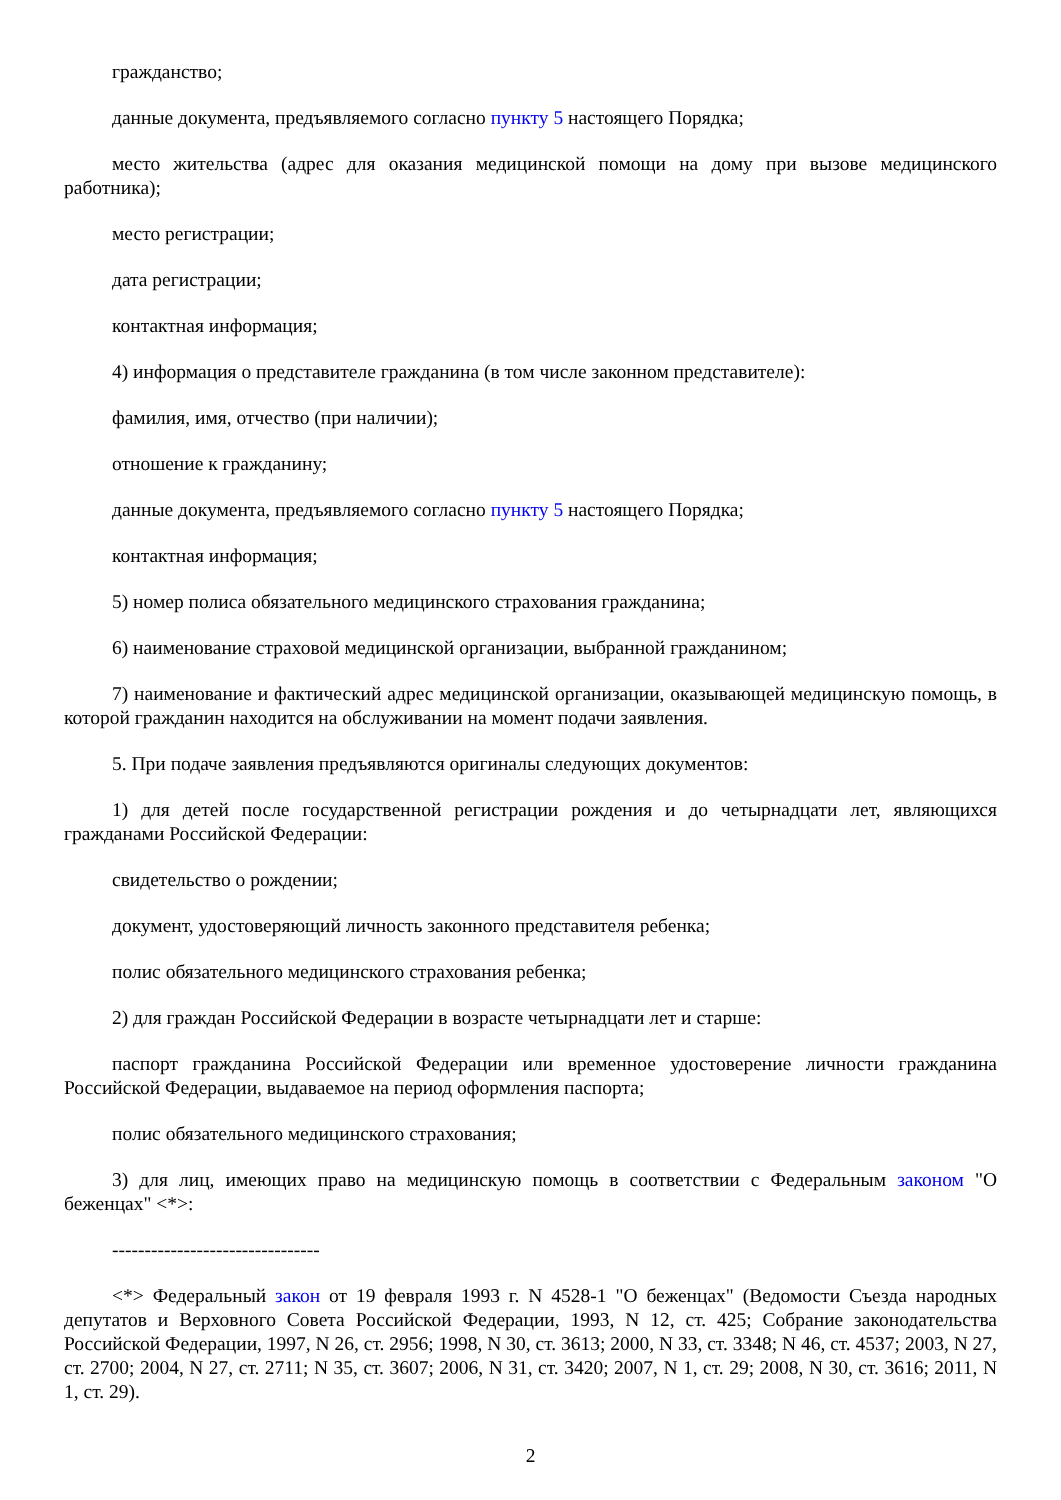гражданство;
данные документа, предъявляемого согласно пункту 5 настоящего Порядка;
место жительства (адрес для оказания медицинской помощи на дому при вызове медицинского работника);
место регистрации;
дата регистрации;
контактная информация;
4) информация о представителе гражданина (в том числе законном представителе):
фамилия, имя, отчество (при наличии);
отношение к гражданину;
данные документа, предъявляемого согласно пункту 5 настоящего Порядка;
контактная информация;
5) номер полиса обязательного медицинского страхования гражданина;
6) наименование страховой медицинской организации, выбранной гражданином;
7) наименование и фактический адрес медицинской организации, оказывающей медицинскую помощь, в которой гражданин находится на обслуживании на момент подачи заявления.
5. При подаче заявления предъявляются оригиналы следующих документов:
1) для детей после государственной регистрации рождения и до четырнадцати лет, являющихся гражданами Российской Федерации:
свидетельство о рождении;
документ, удостоверяющий личность законного представителя ребенка;
полис обязательного медицинского страхования ребенка;
2) для граждан Российской Федерации в возрасте четырнадцати лет и старше:
паспорт гражданина Российской Федерации или временное удостоверение личности гражданина Российской Федерации, выдаваемое на период оформления паспорта;
полис обязательного медицинского страхования;
3) для лиц, имеющих право на медицинскую помощь в соответствии с Федеральным законом "О беженцах" <*>:
--------------------------------
<*> Федеральный закон от 19 февраля 1993 г. N 4528-1 "О беженцах" (Ведомости Съезда народных депутатов и Верховного Совета Российской Федерации, 1993, N 12, ст. 425; Собрание законодательства Российской Федерации, 1997, N 26, ст. 2956; 1998, N 30, ст. 3613; 2000, N 33, ст. 3348; N 46, ст. 4537; 2003, N 27, ст. 2700; 2004, N 27, ст. 2711; N 35, ст. 3607; 2006, N 31, ст. 3420; 2007, N 1, ст. 29; 2008, N 30, ст. 3616; 2011, N 1, ст. 29).
2